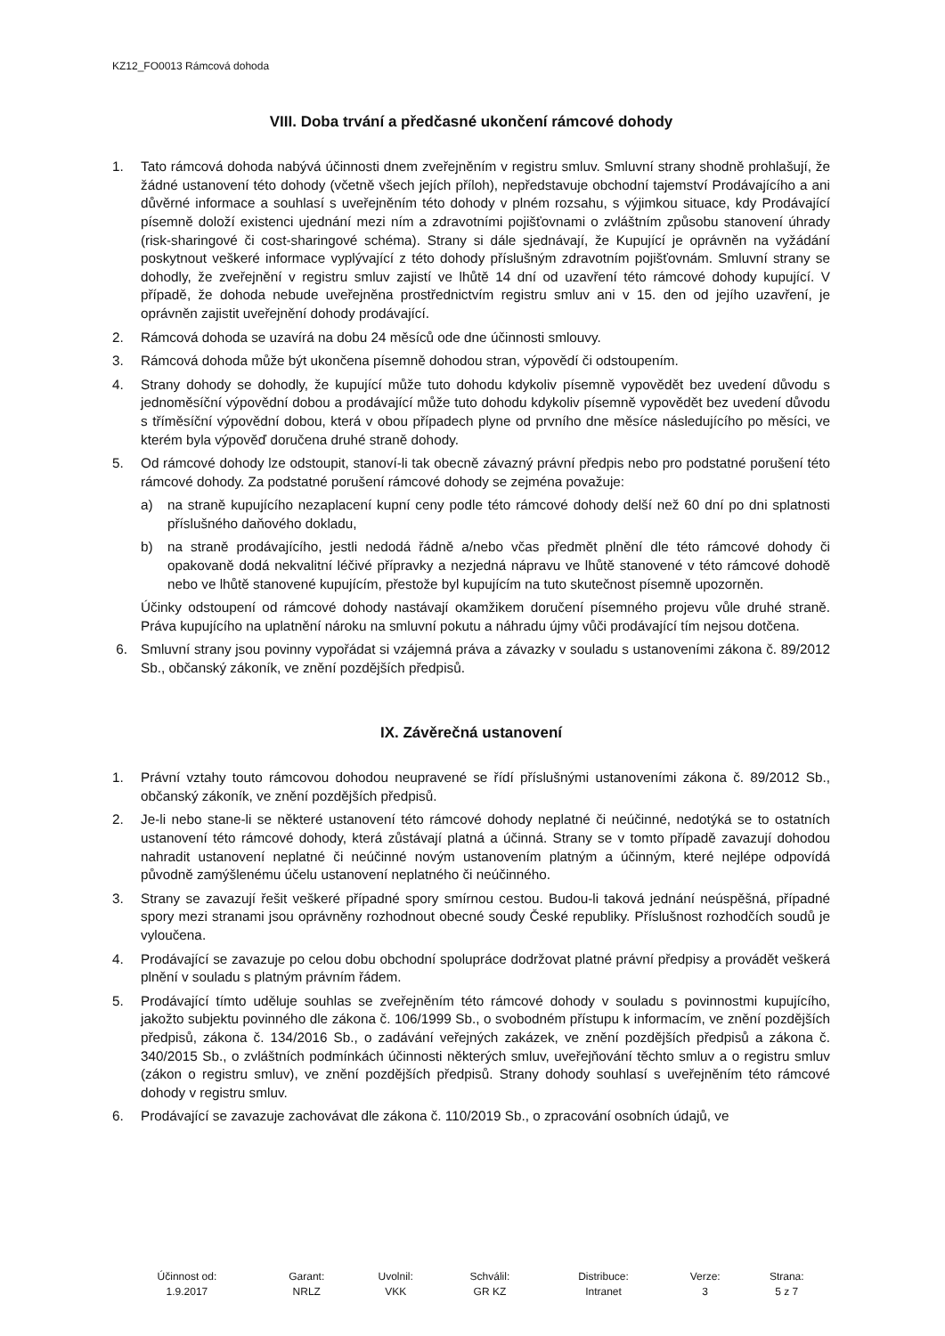KZ12_FO0013 Rámcová dohoda
VIII. Doba trvání a předčasné ukončení rámcové dohody
1. Tato rámcová dohoda nabývá účinnosti dnem zveřejněním v registru smluv. Smluvní strany shodně prohlašují, že žádné ustanovení této dohody (včetně všech jejích příloh), nepředstavuje obchodní tajemství Prodávajícího a ani důvěrné informace a souhlasí s uveřejněním této dohody v plném rozsahu, s výjimkou situace, kdy Prodávající písemně doloží existenci ujednání mezi ním a zdravotními pojišťovnami o zvláštním způsobu stanovení úhrady (risk-sharingové či cost-sharingové schéma). Strany si dále sjednávají, že Kupující je oprávněn na vyžádání poskytnout veškeré informace vyplývající z této dohody příslušným zdravotním pojišťovnám. Smluvní strany se dohodly, že zveřejnění v registru smluv zajistí ve lhůtě 14 dní od uzavření této rámcové dohody kupující. V případě, že dohoda nebude uveřejněna prostřednictvím registru smluv ani v 15. den od jejího uzavření, je oprávněn zajistit uveřejnění dohody prodávající.
2. Rámcová dohoda se uzavírá na dobu 24 měsíců ode dne účinnosti smlouvy.
3. Rámcová dohoda může být ukončena písemně dohodou stran, výpovědí či odstoupením.
4. Strany dohody se dohodly, že kupující může tuto dohodu kdykoliv písemně vypovědět bez uvedení důvodu s jednoměsíční výpovědní dobou a prodávající může tuto dohodu kdykoliv písemně vypovědět bez uvedení důvodu s tříměsíční výpovědní dobou, která v obou případech plyne od prvního dne měsíce následujícího po měsíci, ve kterém byla výpověď doručena druhé straně dohody.
5. Od rámcové dohody lze odstoupit, stanoví-li tak obecně závazný právní předpis nebo pro podstatné porušení této rámcové dohody. Za podstatné porušení rámcové dohody se zejména považuje:
a) na straně kupujícího nezaplacení kupní ceny podle této rámcové dohody delší než 60 dní po dni splatnosti příslušného daňového dokladu,
b) na straně prodávajícího, jestli nedodá řádně a/nebo včas předmět plnění dle této rámcové dohody či opakovaně dodá nekvalitní léčivé přípravky a nezjedná nápravu ve lhůtě stanovené v této rámcové dohodě nebo ve lhůtě stanovené kupujícím, přestože byl kupujícím na tuto skutečnost písemně upozorněn.
Účinky odstoupení od rámcové dohody nastávají okamžikem doručení písemného projevu vůle druhé straně. Práva kupujícího na uplatnění nároku na smluvní pokutu a náhradu újmy vůči prodávající tím nejsou dotčena.
6. Smluvní strany jsou povinny vypořádat si vzájemná práva a závazky v souladu s ustanoveními zákona č. 89/2012 Sb., občanský zákoník, ve znění pozdějších předpisů.
IX. Závěrečná ustanovení
1. Právní vztahy touto rámcovou dohodou neupravené se řídí příslušnými ustanoveními zákona č. 89/2012 Sb., občanský zákoník, ve znění pozdějších předpisů.
2. Je-li nebo stane-li se některé ustanovení této rámcové dohody neplatné či neúčinné, nedotýká se to ostatních ustanovení této rámcové dohody, která zůstávají platná a účinná. Strany se v tomto případě zavazují dohodou nahradit ustanovení neplatné či neúčinné novým ustanovením platným a účinným, které nejlépe odpovídá původně zamýšlenému účelu ustanovení neplatného či neúčinného.
3. Strany se zavazují řešit veškeré případné spory smírnou cestou. Budou-li taková jednání neúspěšná, případné spory mezi stranami jsou oprávněny rozhodnout obecné soudy České republiky. Příslušnost rozhodčích soudů je vyloučena.
4. Prodávající se zavazuje po celou dobu obchodní spolupráce dodržovat platné právní předpisy a provádět veškerá plnění v souladu s platným právním řádem.
5. Prodávající tímto uděluje souhlas se zveřejněním této rámcové dohody v souladu s povinnostmi kupujícího, jakožto subjektu povinného dle zákona č. 106/1999 Sb., o svobodném přístupu k informacím, ve znění pozdějších předpisů, zákona č. 134/2016 Sb., o zadávání veřejných zakázek, ve znění pozdějších předpisů a zákona č. 340/2015 Sb., o zvláštních podmínkách účinnosti některých smluv, uveřejňování těchto smluv a o registru smluv (zákon o registru smluv), ve znění pozdějších předpisů. Strany dohody souhlasí s uveřejněním této rámcové dohody v registru smluv.
6. Prodávající se zavazuje zachovávat dle zákona č. 110/2019 Sb., o zpracování osobních údajů, ve
| Účinnost od: 1.9.2017 | Garant: NRLZ | Uvolnil: VKK | Schválil: GR KZ | Distribuce: Intranet | Verze: 3 | Strana: 5 z 7 |